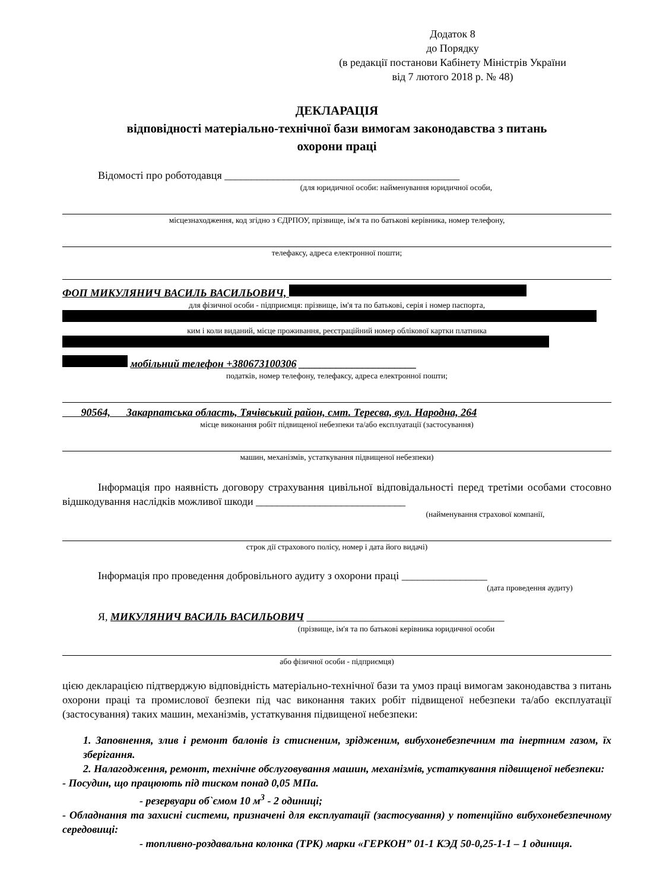Додаток 8
до Порядку
(в редакції постанови Кабінету Міністрів України
від 7 лютого 2018 р. № 48)
ДЕКЛАРАЦІЯ
відповідності матеріально-технічної бази вимогам законодавства з питань
охорони праці
Відомості про роботодавця ____________________________________________
(для юридичної особи: найменування юридичної особи,
місцезнаходження, код згідно з ЄДРПОУ, прізвище, ім'я та по батькові керівника, номер телефону,
телефаксу, адреса електронної пошти;
ФОП МИКУЛЯНИЧ ВАСИЛЬ ВАСИЛЬОВИЧ,
для фізичної особи - підприємця: прізвище, ім'я та по батькові, серія і номер паспорта,
ким і коли виданий, місце проживання, реєстраційний номер облікової картки платника
мобільний телефон +380673100306 ______________________
податків, номер телефону, телефаксу, адреса електронної пошти;
90564, Закарпатська область, Тячівський район, смт. Тересва, вул. Народна, 264
місце виконання робіт підвищеної небезпеки та/або експлуатації (застосування)
машин, механізмів, устаткування підвищеної небезпеки)
Інформація про наявність договору страхування цивільної відповідальності перед третіми особами стосовно відшкодування наслідків можливої шкоди ____________________________
(найменування страхової компанії,
строк дії страхового полісу, номер і дата його видачі)
Інформація про проведення добровільного аудиту з охорони праці ________________
(дата проведення аудиту)
Я, МИКУЛЯНИЧ ВАСИЛЬ ВАСИЛЬОВИЧ _____________________________________
(прізвище, ім'я та по батькові керівника юридичної особи
або фізичної особи - підприємця)
цією декларацією підтверджую відповідність матеріально-технічної бази та умоз праці вимогам законодавства з питань охорони праці та промислової безпеки під час виконання таких робіт підвищеної небезпеки та/або експлуатації (застосування) таких машин, механізмів, устаткування підвищеної небезпеки:
1. Заповнення, злив і ремонт балонів із стисненим, зрідженим, вибухонебезпечним та інертним газом, їх зберігання.
2. Налагодження, ремонт, технічне обслуговування машин, механізмів, устаткування підвищеної небезпеки:
- Посудин, що працюють під тиском понад 0,05 МПа.
- резервуари об`ємом 10 м<sup>3</sup> - 2 одиниці;
- Обладнання та захисні системи, призначені для експлуатації (застосування) у потенційно вибухонебезпечному середовищі:
- топливно-роздавальна колонка (ТРК) марки «ГЕРКОН” 01-1 КЭД 50-0,25-1-1 – 1 одиниця.